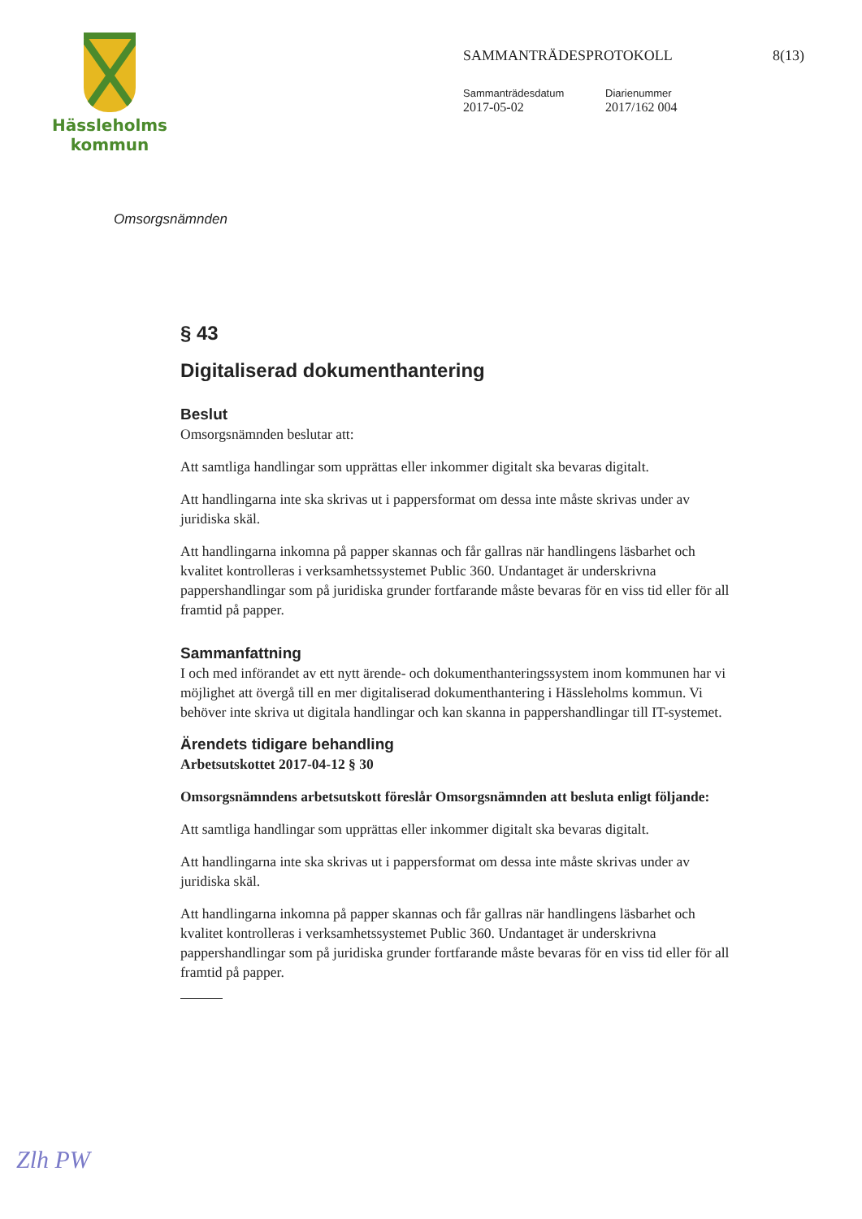Hässleholms
kommun
SAMMANTRÄDESPROTOKOLL 8(13)
Sammanträdesdatum
2017-05-02
Diarienummer
2017/162 004
Omsorgsnämnden
§ 43
Digitaliserad dokumenthantering
Beslut
Omsorgsnämnden beslutar att:
Att samtliga handlingar som upprättas eller inkommer digitalt ska bevaras digitalt.
Att handlingarna inte ska skrivas ut i pappersformat om dessa inte måste skrivas under av juridiska skäl.
Att handlingarna inkomna på papper skannas och får gallras när handlingens läsbarhet och kvalitet kontrolleras i verksamhetssystemet Public 360. Undantaget är underskrivna pappershandlingar som på juridiska grunder fortfarande måste bevaras för en viss tid eller för all framtid på papper.
Sammanfattning
I och med införandet av ett nytt ärende- och dokumenthanteringssystem inom kommunen har vi möjlighet att övergå till en mer digitaliserad dokumenthantering i Hässleholms kommun. Vi behöver inte skriva ut digitala handlingar och kan skanna in pappershandlingar till IT-systemet.
Ärendets tidigare behandling
Arbetsutskottet 2017-04-12 § 30
Omsorgsnämndens arbetsutskott föreslår Omsorgsnämnden att besluta enligt följande:
Att samtliga handlingar som upprättas eller inkommer digitalt ska bevaras digitalt.
Att handlingarna inte ska skrivas ut i pappersformat om dessa inte måste skrivas under av juridiska skäl.
Att handlingarna inkomna på papper skannas och får gallras när handlingens läsbarhet och kvalitet kontrolleras i verksamhetssystemet Public 360. Undantaget är underskrivna pappershandlingar som på juridiska grunder fortfarande måste bevaras för en viss tid eller för all framtid på papper.
Zlh PW